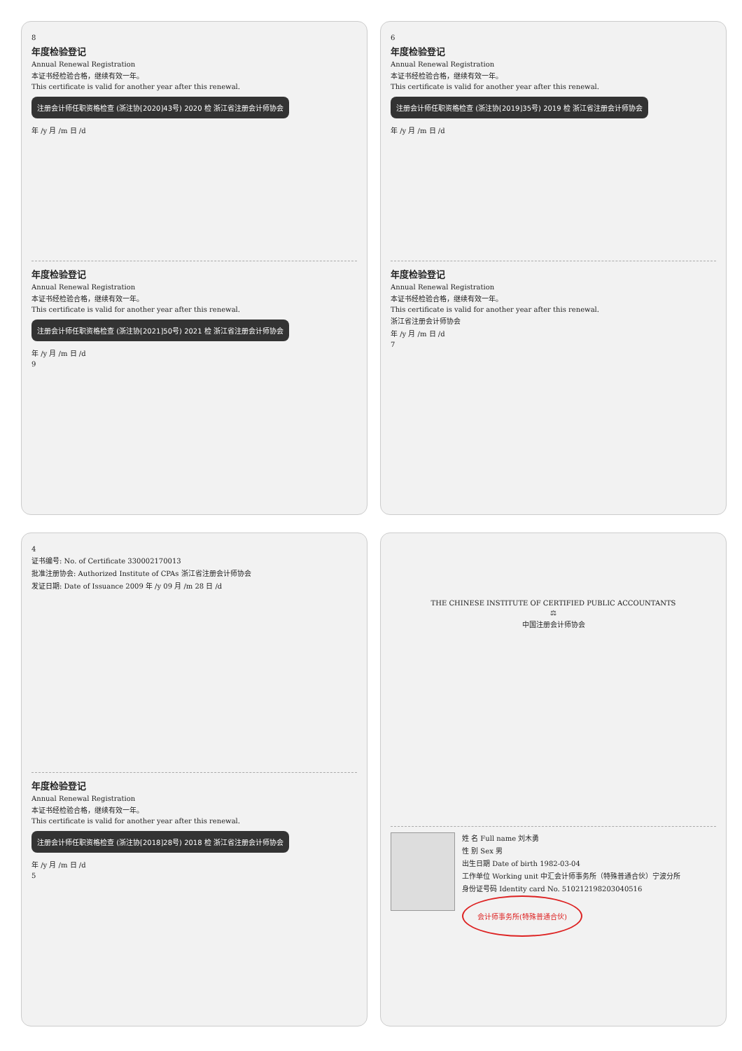8
年度检验登记
Annual Renewal Registration
本证书经检验合格，继续有效一年。
This certificate is valid for another year after this renewal.
注册会计师任职资格检查 (浙注协[2020]43号) 2020 检 浙江省注册会计师协会
年 /y 月 /m 日 /d
年度检验登记
Annual Renewal Registration
本证书经检验合格，继续有效一年。
This certificate is valid for another year after this renewal.
注册会计师任职资格检查 (浙注协[2021]50号) 2021 检 浙江省注册会计师协会
年 /y 月 /m 日 /d
9
6
年度检验登记
Annual Renewal Registration
本证书经检验合格，继续有效一年。
This certificate is valid for another year after this renewal.
注册会计师任职资格检查 (浙注协[2019]35号) 2019 检 浙江省注册会计师协会
年 /y 月 /m 日 /d
年度检验登记
Annual Renewal Registration
本证书经检验合格，继续有效一年。
This certificate is valid for another year after this renewal.
浙江省注册会计师协会
年 /y 月 /m 日 /d
7
4
证书编号: No. of Certificate 330002170013
批准注册协会: Authorized Institute of CPAs 浙江省注册会计师协会
发证日期: Date of Issuance 2009 年 /y 09 月 /m 28 日 /d
年度检验登记
Annual Renewal Registration
本证书经检验合格，继续有效一年。
This certificate is valid for another year after this renewal.
注册会计师任职资格检查 (浙注协[2018]28号) 2018 检 浙江省注册会计师协会
年 /y 月 /m 日 /d
5
THE CHINESE INSTITUTE OF CERTIFIED PUBLIC ACCOUNTANTS
⚖
中国注册会计师协会
姓 名 Full name 刘木勇
性 别 Sex 男
出生日期 Date of birth 1982-03-04
工作单位 Working unit 中汇会计师事务所（特殊普通合伙）宁波分所
身份证号码 Identity card No. 510212198203040516
会计师事务所(特殊普通合伙)